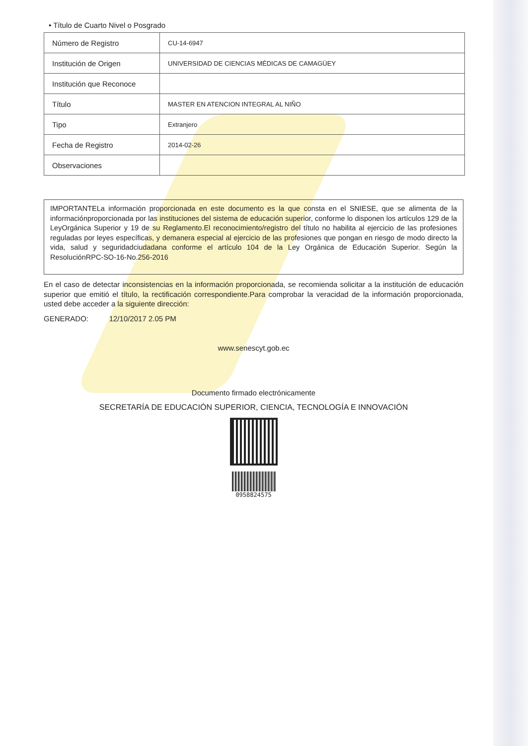• Título de Cuarto Nivel o Posgrado
| Número de Registro | CU-14-6947 |
| Institución de Origen | UNIVERSIDAD DE CIENCIAS MÉDICAS DE CAMAGÜEY |
| Institución que Reconoce | |
| Título | MASTER EN ATENCION INTEGRAL AL NIÑO |
| Tipo | Extranjero |
| Fecha de Registro | 2014-02-26 |
| Observaciones | |
IMPORTANTELa información proporcionada en este documento es la que consta en el SNIESE, que se alimenta de la informaciónproporcionada por las instituciones del sistema de educación superior, conforme lo disponen los artículos 129 de la LeyOrgánica Superior y 19 de su Reglamento.El reconocimiento/registro del título no habilita al ejercicio de las profesiones reguladas por leyes específicas, y demanera especial al ejercicio de las profesiones que pongan en riesgo de modo directo la vida, salud y seguridadciudadana conforme el artículo 104 de la Ley Orgánica de Educación Superior. Según la ResoluciónRPC-SO-16-No.256-2016
En el caso de detectar inconsistencias en la información proporcionada, se recomienda solicitar a la institución de educación superior que emitió el título, la rectificación correspondiente.Para comprobar la veracidad de la información proporcionada, usted debe acceder a la siguiente dirección:
GENERADO: 12/10/2017 2.05 PM
www.senescyt.gob.ec
Documento firmado electrónicamente
SECRETARÍA DE EDUCACIÓN SUPERIOR, CIENCIA, TECNOLOGÍA E INNOVACIÓN
0958824575